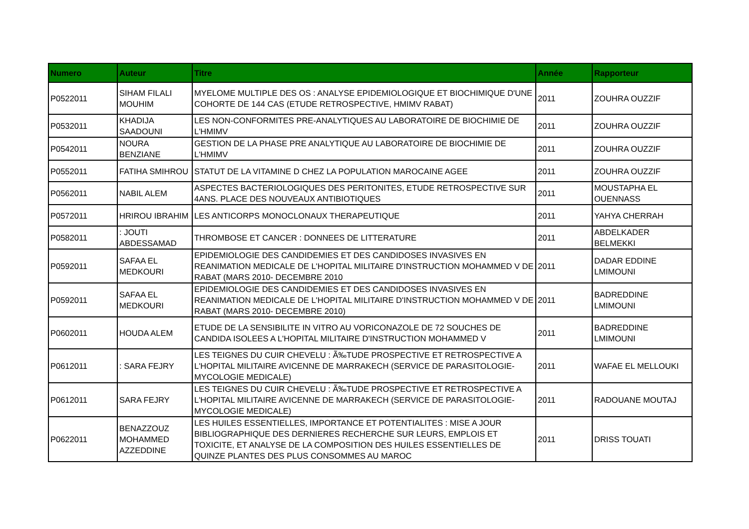| Numero | Auteur | Titre | Année | Rapporteur |
| --- | --- | --- | --- | --- |
| P0522011 | SIHAM FILALI MOUHIM | MYELOME MULTIPLE DES OS : ANALYSE EPIDEMIOLOGIQUE ET BIOCHIMIQUE D'UNE COHORTE DE 144 CAS (ETUDE RETROSPECTIVE, HMIMV RABAT) | 2011 | ZOUHRA OUZZIF |
| P0532011 | KHADIJA SAADOUNI | LES NON-CONFORMITES PRE-ANALYTIQUES AU LABORATOIRE DE BIOCHIMIE DE L'HMIMV | 2011 | ZOUHRA OUZZIF |
| P0542011 | NOURA BENZIANE | GESTION DE LA PHASE PRE ANALYTIQUE AU LABORATOIRE DE BIOCHIMIE DE L'HMIMV | 2011 | ZOUHRA OUZZIF |
| P0552011 | FATIHA SMIHROU | STATUT DE LA VITAMINE D CHEZ LA POPULATION MAROCAINE AGEE | 2011 | ZOUHRA OUZZIF |
| P0562011 | NABIL ALEM | ASPECTES BACTERIOLOGIQUES DES PERITONITES, ETUDE RETROSPECTIVE SUR 4ANS. PLACE DES NOUVEAUX ANTIBIOTIQUES | 2011 | MOUSTAPHA EL OUENNASS |
| P0572011 | HRIROU IBRAHIM | LES ANTICORPS MONOCLONAUX THERAPEUTIQUE | 2011 | YAHYA CHERRAH |
| P0582011 | : JOUTI ABDESSAMAD | THROMBOSE ET CANCER : DONNEES DE LITTERATURE | 2011 | ABDELKADER BELMEKKI |
| P0592011 | SAFAA EL MEDKOURI | EPIDEMIOLOGIE DES CANDIDEMIES ET DES CANDIDOSES INVASIVES EN REANIMATION MEDICALE DE L'HOPITAL MILITAIRE D'INSTRUCTION MOHAMMED V DE RABAT (MARS 2010- DECEMBRE 2010 | 2011 | DADAR EDDINE LMIMOUNI |
| P0592011 | SAFAA EL MEDKOURI | EPIDEMIOLOGIE DES CANDIDEMIES ET DES CANDIDOSES INVASIVES EN REANIMATION MEDICALE DE L'HOPITAL MILITAIRE D'INSTRUCTION MOHAMMED V DE RABAT (MARS 2010- DECEMBRE 2010) | 2011 | BADREDDINE LMIMOUNI |
| P0602011 | HOUDA ALEM | ETUDE DE LA SENSIBILITE IN VITRO AU VORICONAZOLE DE 72 SOUCHES DE CANDIDA ISOLEES A L'HOPITAL MILITAIRE D'INSTRUCTION MOHAMMED V | 2011 | BADREDDINE LMIMOUNI |
| P0612011 | : SARA FEJRY | LES TEIGNES DU CUIR CHEVELU : Ã‰TUDE PROSPECTIVE ET RETROSPECTIVE A L'HOPITAL MILITAIRE AVICENNE DE MARRAKECH (SERVICE DE PARASITOLOGIE-MYCOLOGIE MEDICALE) | 2011 | WAFAE EL MELLOUKI |
| P0612011 | SARA FEJRY | LES TEIGNES DU CUIR CHEVELU : Ã‰TUDE PROSPECTIVE ET RETROSPECTIVE A L'HOPITAL MILITAIRE AVICENNE DE MARRAKECH (SERVICE DE PARASITOLOGIE-MYCOLOGIE MEDICALE) | 2011 | RADOUANE MOUTAJ |
| P0622011 | BENAZZOUZ MOHAMMED AZZEDDINE | LES HUILES ESSENTIELLES, IMPORTANCE ET POTENTIALITES : MISE A JOUR BIBLIOGRAPHIQUE DES DERNIERES RECHERCHE SUR LEURS, EMPLOIS ET TOXICITE, ET ANALYSE DE LA COMPOSITION DES HUILES ESSENTIELLES DE QUINZE PLANTES DES PLUS CONSOMMES AU MAROC | 2011 | DRISS TOUATI |